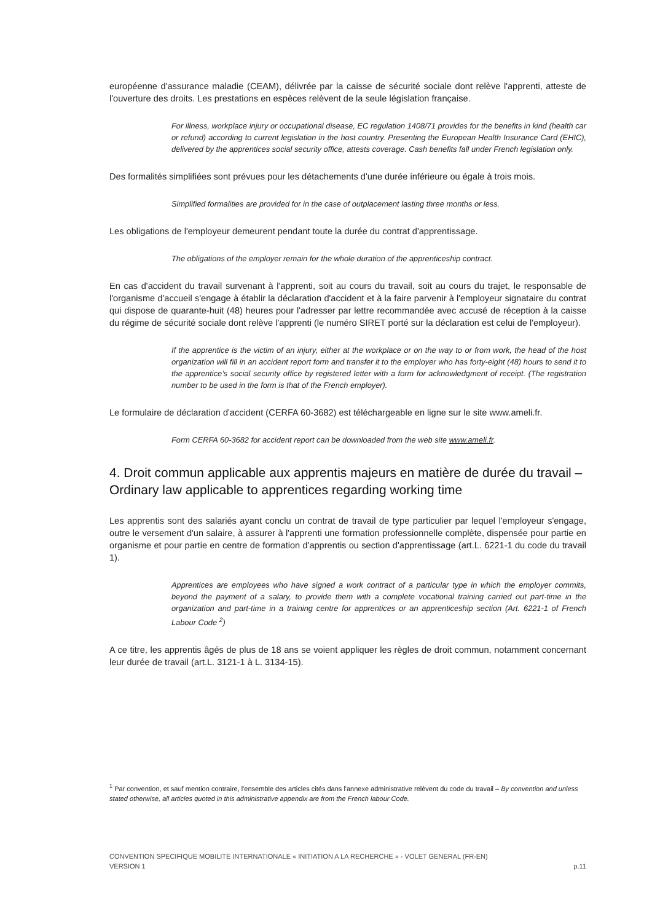européenne d'assurance maladie (CEAM), délivrée par la caisse de sécurité sociale dont relève l'apprenti, atteste de l'ouverture des droits. Les prestations en espèces relèvent de la seule législation française.
For illness, workplace injury or occupational disease, EC regulation 1408/71 provides for the benefits in kind (health car or refund) according to current legislation in the host country. Presenting the European Health Insurance Card (EHIC), delivered by the apprentices social security office, attests coverage. Cash benefits fall under French legislation only.
Des formalités simplifiées sont prévues pour les détachements d'une durée inférieure ou égale à trois mois.
Simplified formalities are provided for in the case of outplacement lasting three months or less.
Les obligations de l'employeur demeurent pendant toute la durée du contrat d'apprentissage.
The obligations of the employer remain for the whole duration of the apprenticeship contract.
En cas d'accident du travail survenant à l'apprenti, soit au cours du travail, soit au cours du trajet, le responsable de l'organisme d'accueil s'engage à établir la déclaration d'accident et à la faire parvenir à l'employeur signataire du contrat qui dispose de quarante-huit (48) heures pour l'adresser par lettre recommandée avec accusé de réception à la caisse du régime de sécurité sociale dont relève l'apprenti (le numéro SIRET porté sur la déclaration est celui de l'employeur).
If the apprentice is the victim of an injury, either at the workplace or on the way to or from work, the head of the host organization will fill in an accident report form and transfer it to the employer who has forty-eight (48) hours to send it to the apprentice’s social security office by registered letter with a form for acknowledgment of receipt. (The registration number to be used in the form is that of the French employer).
Le formulaire de déclaration d'accident (CERFA 60-3682) est téléchargeable en ligne sur le site www.ameli.fr.
Form CERFA 60-3682 for accident report can be downloaded from the web site www.ameli.fr.
4. Droit commun applicable aux apprentis majeurs en matière de durée du travail – Ordinary law applicable to apprentices regarding working time
Les apprentis sont des salariés ayant conclu un contrat de travail de type particulier par lequel l'employeur s'engage, outre le versement d'un salaire, à assurer à l'apprenti une formation professionnelle complète, dispensée pour partie en organisme et pour partie en centre de formation d'apprentis ou section d'apprentissage (art.L. 6221-1 du code du travail 1).
Apprentices are employees who have signed a work contract of a particular type in which the employer commits, beyond the payment of a salary, to provide them with a complete vocational training carried out part-time in the organization and part-time in a training centre for apprentices or an apprenticeship section (Art. 6221-1 of French Labour Code <sup>2</sup>)
A ce titre, les apprentis âgés de plus de 18 ans se voient appliquer les règles de droit commun, notamment concernant leur durée de travail (art.L. 3121-1 à L. 3134-15).
<sup>1</sup> Par convention, et sauf mention contraire, l'ensemble des articles cités dans l'annexe administrative relèvent du code du travail – By convention and unless stated otherwise, all articles quoted in this administrative appendix are from the French labour Code.
CONVENTION SPECIFIQUE MOBILITE INTERNATIONALE « INITIATION A LA RECHERCHE » - VOLET GENERAL (FR-EN)
VERSION 1 p.11